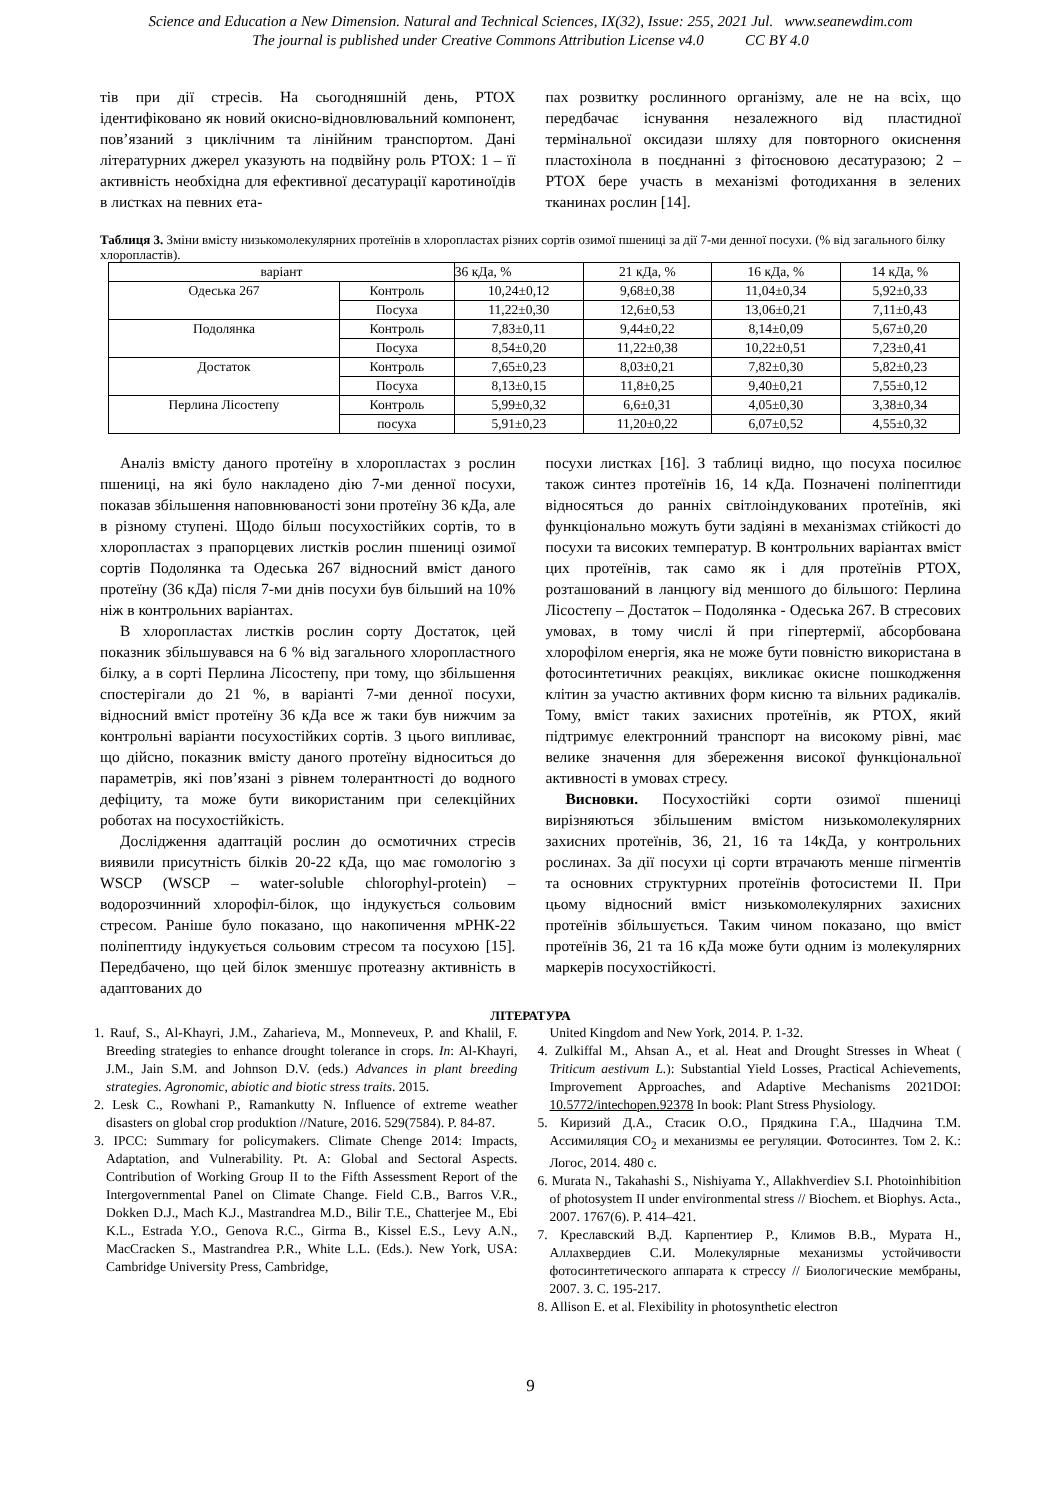Science and Education a New Dimension. Natural and Technical Sciences, IX(32), Issue: 255, 2021 Jul. www.seanewdim.com
The journal is published under Creative Commons Attribution License v4.0 CC BY 4.0
тів при дії стресів. На сьогодняшній день, PTOX ідентифіковано як новий окисно-відновлювальний компонент, пов’язаний з циклічним та лінійним транспортом. Дані літературних джерел указують на подвійну роль PTOX: 1 – її активність необхідна для ефективної десатурації каротиноїдів в листках на певних ета-
пах розвитку рослинного організму, але не на всіх, що передбачає існування незалежного від пластидної термінальної оксидази шляху для повторного окиснення пластохінола в поєднанні з фітоєновою десатуразою; 2 – PTOX бере участь в механізмі фотодихання в зелених тканинах рослин [14].
Таблиця 3. Зміни вмісту низькомолекулярних протеїнів в хлоропластах різних сортів озимої пшениці за дії 7-ми денної посухи. (% від загального білку хлоропластів).
| варіант | | 36 кДа, % | 21 кДа, % | 16 кДа, % | 14 кДа, % |
| Одеська 267 | Контроль | 10,24±0,12 | 9,68±0,38 | 11,04±0,34 | 5,92±0,33 |
| | Посуха | 11,22±0,30 | 12,6±0,53 | 13,06±0,21 | 7,11±0,43 |
| Подолянка | Контроль | 7,83±0,11 | 9,44±0,22 | 8,14±0,09 | 5,67±0,20 |
| | Посуха | 8,54±0,20 | 11,22±0,38 | 10,22±0,51 | 7,23±0,41 |
| Достаток | Контроль | 7,65±0,23 | 8,03±0,21 | 7,82±0,30 | 5,82±0,23 |
| | Посуха | 8,13±0,15 | 11,8±0,25 | 9,40±0,21 | 7,55±0,12 |
| Перлина Лісостепу | Контроль | 5,99±0,32 | 6,6±0,31 | 4,05±0,30 | 3,38±0,34 |
| | посуха | 5,91±0,23 | 11,20±0,22 | 6,07±0,52 | 4,55±0,32 |
Аналіз вмісту даного протеїну в хлоропластах з рослин пшениці, на які було накладено дію 7-ми денної посухи, показав збільшення наповнюваності зони протеїну 36 кДа, але в різному ступені. Щодо більш посухостійких сортів, то в хлоропластах з прапорцевих листків рослин пшениці озимої сортів Подолянка та Одеська 267 відносний вміст даного протеїну (36 кДа) після 7-ми днів посухи був більший на 10% ніж в контрольних варіантах.
В хлоропластах листків рослин сорту Достаток, цей показник збільшувався на 6 % від загального хлоропластного білку, а в сорті Перлина Лісостепу, при тому, що збільшення спостерігали до 21 %, в варіанті 7-ми денної посухи, відносний вміст протеїну 36 кДа все ж таки був нижчим за контрольні варіанти посухостійких сортів. З цього випливає, що дійсно, показник вмісту даного протеїну відноситься до параметрів, які пов’язані з рівнем толерантності до водного дефіциту, та може бути використаним при селекційних роботах на посухостійкість.
Дослідження адаптацій рослин до осмотичних стресів виявили присутність білків 20-22 кДа, що має гомологію з WSCP (WSCP – water-soluble chlorophyl-protein) – водорозчинний хлорофіл-білок, що індукується сольовим стресом. Раніше було показано, що накопичення мРНК-22 поліпептиду індукується сольовим стресом та посухою [15]. Передбачено, що цей білок зменшує протеазну активність в адаптованих до
посухи листках [16]. З таблиці видно, що посуха посилює також синтез протеїнів 16, 14 кДа. Позначені поліпептиди відносяться до ранніх світлоіндукованих протеїнів, які функціонально можуть бути задіяні в механізмах стійкості до посухи та високих температур. В контрольних варіантах вміст цих протеїнів, так само як і для протеїнів PTOX, розташований в ланцюгу від меншого до більшого: Перлина Лісостепу – Достаток – Подолянка - Одеська 267. В стресових умовах, в тому числі й при гіпертермії, абсорбована хлорофілом енергія, яка не може бути повністю використана в фотосинтетичних реакціях, викликає окисне пошкодження клітин за участю активних форм кисню та вільних радикалів. Тому, вміст таких захисних протеїнів, як PTOX, який підтримує електронний транспорт на високому рівні, має велике значення для збереження високої функціональної активності в умовах стресу.
Висновки. Посухостійкі сорти озимої пшениці вирізняються збільшеним вмістом низькомолекулярних захисних протеїнів, 36, 21, 16 та 14кДа, у контрольних рослинах. За дії посухи ці сорти втрачають менше пігментів та основних структурних протеїнів фотосистеми II. При цьому відносний вміст низькомолекулярних захисних протеїнів збільшується. Таким чином показано, що вміст протеїнів 36, 21 та 16 кДа може бути одним із молекулярних маркерів посухостійкості.
ЛІТЕРАТУРА
1. Rauf, S., Al-Khayri, J.M., Zaharieva, M., Monneveux, P. and Khalil, F. Breeding strategies to enhance drought tolerance in crops. In: Al-Khayri, J.M., Jain S.M. and Johnson D.V. (eds.) Advances in plant breeding strategies. Agronomic, abiotic and biotic stress traits. 2015.
2. Lesk C., Rowhani P., Ramankutty N. Influence of extreme weather disasters on global crop produktion //Nature, 2016. 529(7584). P. 84-87.
3. IPCC: Summary for policymakers. Climate Chenge 2014: Impacts, Adaptation, and Vulnerability. Pt. A: Global and Sectoral Aspects. Contribution of Working Group II to the Fifth Assessment Report of the Intergovernmental Panel on Climate Change. Field C.B., Barros V.R., Dokken D.J., Mach K.J., Mastrandrea M.D., Bilir T.E., Chatterjee M., Ebi K.L., Estrada Y.O., Genova R.C., Girma B., Kissel E.S., Levy A.N., MacCracken S., Mastrandrea P.R., White L.L. (Eds.). New York, USA: Cambridge University Press, Cambridge,
United Kingdom and New York, 2014. P. 1-32.
4. Zulkiffal M., Ahsan A., et al. Heat and Drought Stresses in Wheat ( Triticum aestivum L.): Substantial Yield Losses, Practical Achievements, Improvement Approaches, and Adaptive Mechanisms 2021DOI: 10.5772/intechopen.92378 In book: Plant Stress Physiology.
5. Киризий Д.А., Стасик О.О., Прядкина Г.А., Шадчина Т.М. Ассимиляция CO<sub>2</sub> и механизмы ее регуляции. Фотосинтез. Том 2. К.: Логос, 2014. 480 с.
6. Murata N., Takahashi S., Nishiyama Y., Allakhverdiev S.I. Photoinhibition of photosystem II under environmental stress // Biochem. et Biophys. Acta., 2007. 1767(6). P. 414–421.
7. Креславский В.Д. Карпентиер Р., Климов В.В., Мурата Н., Аллахвердиев С.И. Молекулярные механизмы устойчивости фотосинтетического аппарата к стрессу // Биологические мембраны, 2007. 3. С. 195-217.
8. Allison E. et al. Flexibility in photosynthetic electron
9